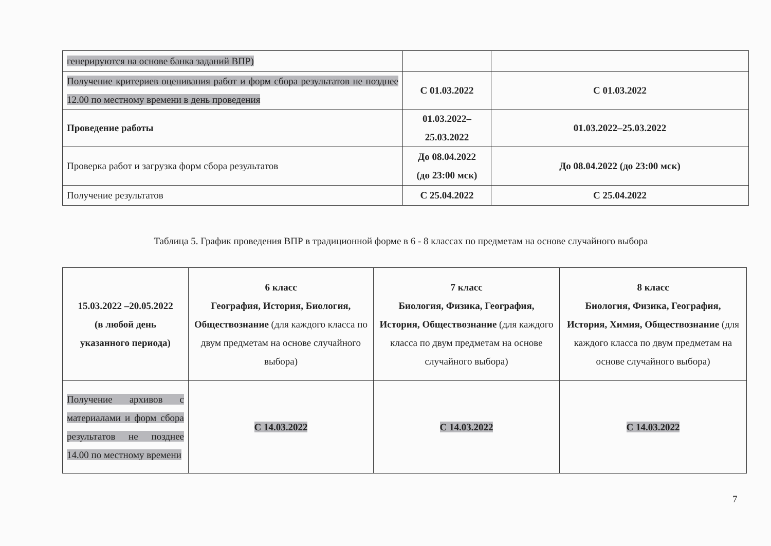| генерируются на основе банка заданий ВПР) | | |
| Получение критериев оценивания работ и форм сбора результатов не позднее 12.00 по местному времени в день проведения | С 01.03.2022 | С 01.03.2022 |
| Проведение работы | 01.03.2022– 25.03.2022 | 01.03.2022–25.03.2022 |
| Проверка работ и загрузка форм сбора результатов | До 08.04.2022 (до 23:00 мск) | До 08.04.2022 (до 23:00 мск) |
| Получение результатов | С 25.04.2022 | С 25.04.2022 |
Таблица 5. График проведения ВПР в традиционной форме в 6 - 8 классах по предметам на основе случайного выбора
| 15.03.2022 –20.05.2022 (в любой день указанного периода) | 6 класс География, История, Биология, Обществознание (для каждого класса по двум предметам на основе случайного выбора) | 7 класс Биология, Физика, География, История, Обществознание (для каждого класса по двум предметам на основе случайного выбора) | 8 класс Биология, Физика, География, История, Химия, Обществознание (для каждого класса по двум предметам на основе случайного выбора) |
| Получение архивов с материалами и форм сбора результатов не позднее 14.00 по местному времени | С 14.03.2022 | С 14.03.2022 | С 14.03.2022 |
7